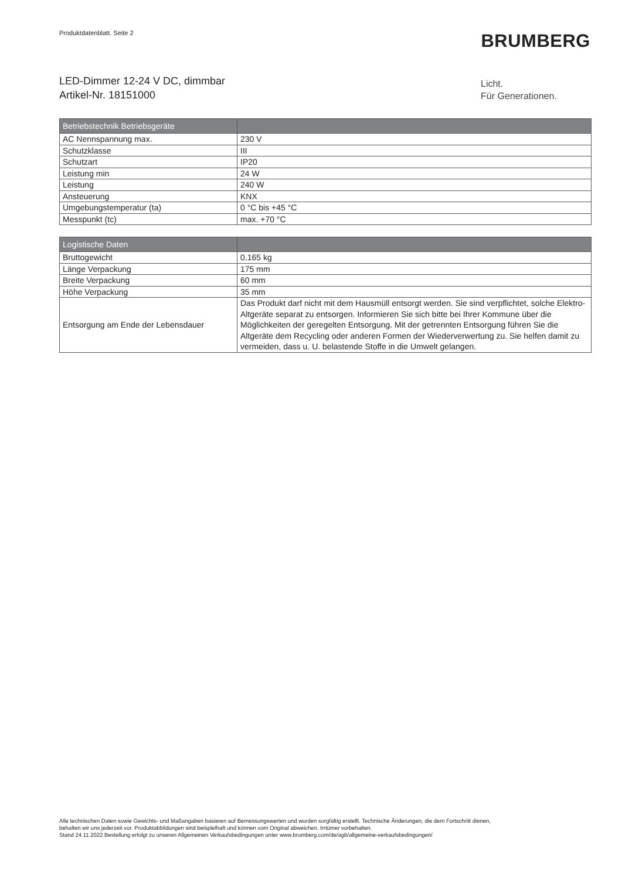Produktdatenblatt. Seite 2 BRUMBERG
LED-Dimmer 12-24 V DC, dimmbar
Artikel-Nr. 18151000
Licht.
Für Generationen.
| Betriebstechnik Betriebsgeräte | |
| --- | --- |
| AC Nennspannung max. | 230 V |
| Schutzklasse | III |
| Schutzart | IP20 |
| Leistung min | 24 W |
| Leistung | 240 W |
| Ansteuerung | KNX |
| Umgebungstemperatur (ta) | 0 °C bis +45 °C |
| Messpunkt (tc) | max. +70 °C |
| Logistische Daten | |
| --- | --- |
| Bruttogewicht | 0,165 kg |
| Länge Verpackung | 175 mm |
| Breite Verpackung | 60 mm |
| Höhe Verpackung | 35 mm |
| Entsorgung am Ende der Lebensdauer | Das Produkt darf nicht mit dem Hausmüll entsorgt werden. Sie sind verpflichtet, solche Elektro-Altgeräte separat zu entsorgen. Informieren Sie sich bitte bei Ihrer Kommune über die Möglichkeiten der geregelten Entsorgung. Mit der getrennten Entsorgung führen Sie die Altgeräte dem Recycling oder anderen Formen der Wiederverwertung zu. Sie helfen damit zu vermeiden, dass u. U. belastende Stoffe in die Umwelt gelangen. |
Alle technischen Daten sowie Gewichts- und Maßangaben basieren auf Bemessungswerten und wurden sorgfältig erstellt. Technische Änderungen, die dem Fortschritt dienen,
behalten wir uns jederzeit vor. Produktabbildungen sind beispielhaft und können vom Original abweichen. Irrtümer vorbehalten.
Stand 24.11.2022 Bestellung erfolgt zu unseren Allgemeinen Verkaufsbedingungen unter www.brumberg.com/de/agb/allgemeine-verkaufsbedingungen/